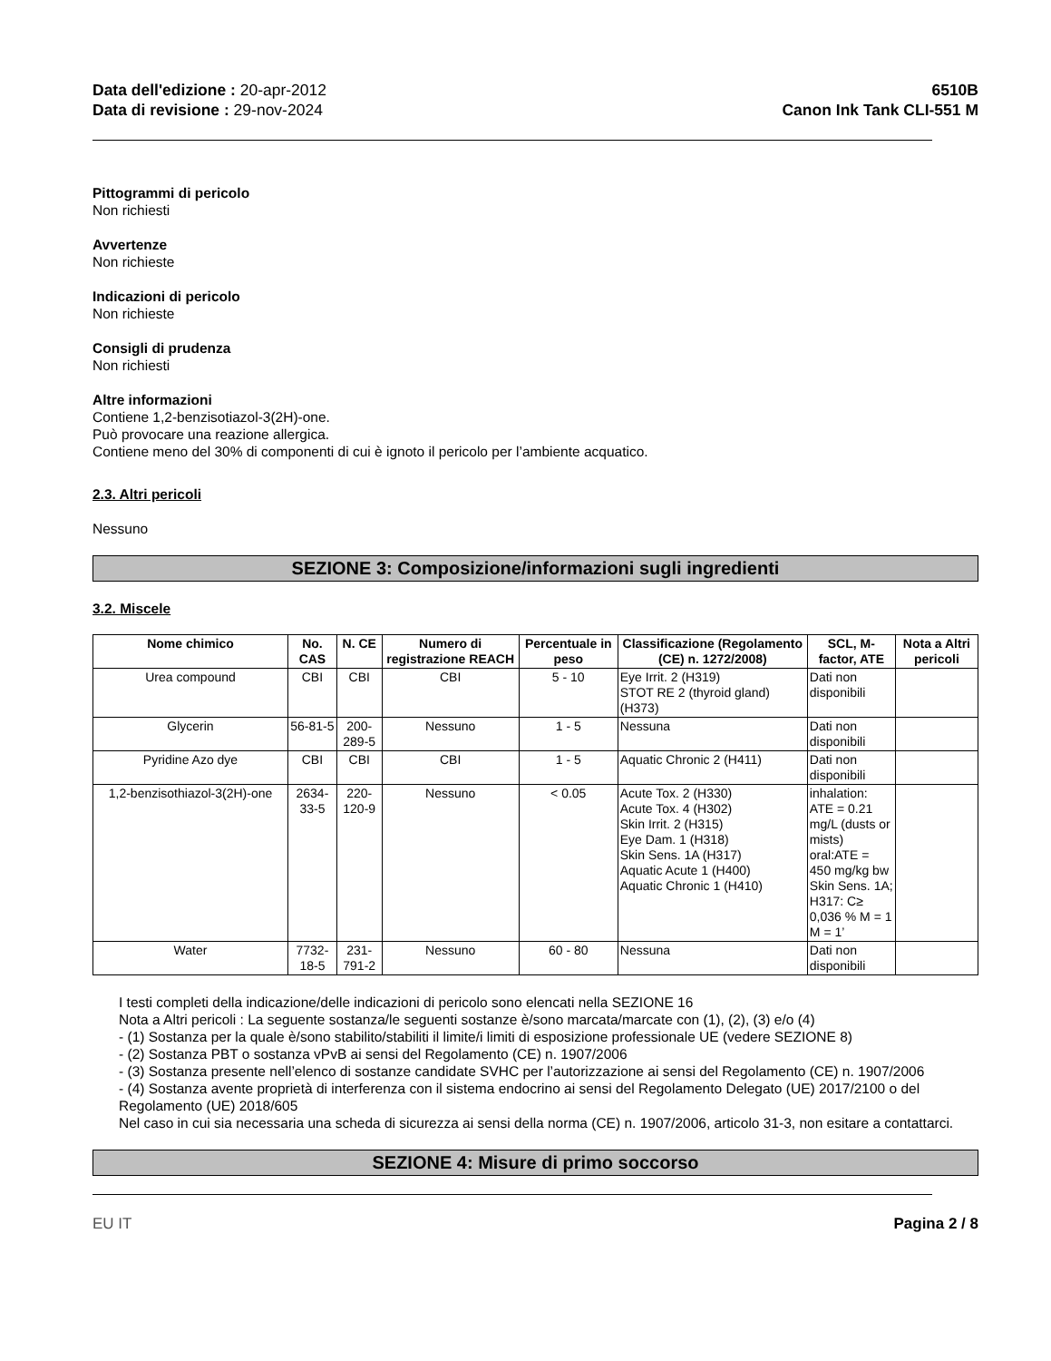Data dell'edizione : 20-apr-2012
Data di revisione : 29-nov-2024
6510B
Canon Ink Tank CLI-551 M
Pittogrammi di pericolo
Non richiesti
Avvertenze
Non richieste
Indicazioni di pericolo
Non richieste
Consigli di prudenza
Non richiesti
Altre informazioni
Contiene 1,2-benzisotiazol-3(2H)-one.
Può provocare una reazione allergica.
Contiene meno del 30% di componenti di cui è ignoto il pericolo per l’ambiente acquatico.
2.3. Altri pericoli
Nessuno
SEZIONE 3: Composizione/informazioni sugli ingredienti
3.2. Miscele
| Nome chimico | No. CAS | N. CE | Numero di registrazione REACH | Percentuale in peso | Classificazione (Regolamento (CE) n. 1272/2008) | SCL, M-factor, ATE | Nota a Altri pericoli |
| --- | --- | --- | --- | --- | --- | --- | --- |
| Urea compound | CBI | CBI | CBI | 5 - 10 | Eye Irrit. 2 (H319) STOT RE 2 (thyroid gland) (H373) | Dati non disponibili | |
| Glycerin | 56-81-5 | 200-289-5 | Nessuno | 1 - 5 | Nessuna | Dati non disponibili | |
| Pyridine Azo dye | CBI | CBI | CBI | 1 - 5 | Aquatic Chronic 2 (H411) | Dati non disponibili | |
| 1,2-benzisothiazol-3(2H)-one | 2634-33-5 | 220-120-9 | Nessuno | < 0.05 | Acute Tox. 2 (H330) Acute Tox. 4 (H302) Skin Irrit. 2 (H315) Eye Dam. 1 (H318) Skin Sens. 1A (H317) Aquatic Acute 1 (H400) Aquatic Chronic 1 (H410) | inhalation: ATE = 0.21 mg/L (dusts or mists) oral:ATE = 450 mg/kg bw Skin Sens. 1A; H317: C≥ 0,036 % M = 1 M = 1’ | |
| Water | 7732-18-5 | 231-791-2 | Nessuno | 60 - 80 | Nessuna | Dati non disponibili | |
I testi completi della indicazione/delle indicazioni di pericolo sono elencati nella SEZIONE 16
Nota a Altri pericoli : La seguente sostanza/le seguenti sostanze è/sono marcata/marcate con (1), (2), (3) e/o (4)
- (1) Sostanza per la quale è/sono stabilito/stabiliti il limite/i limiti di esposizione professionale UE (vedere SEZIONE 8)
- (2) Sostanza PBT o sostanza vPvB ai sensi del Regolamento (CE) n. 1907/2006
- (3) Sostanza presente nell’elenco di sostanze candidate SVHC per l’autorizzazione ai sensi del Regolamento (CE) n. 1907/2006
- (4) Sostanza avente proprietà di interferenza con il sistema endocrino ai sensi del Regolamento Delegato (UE) 2017/2100 o del Regolamento (UE) 2018/605
Nel caso in cui sia necessaria una scheda di sicurezza ai sensi della norma (CE) n. 1907/2006, articolo 31-3, non esitare a contattarci.
SEZIONE 4: Misure di primo soccorso
EU IT Pagina 2 / 8